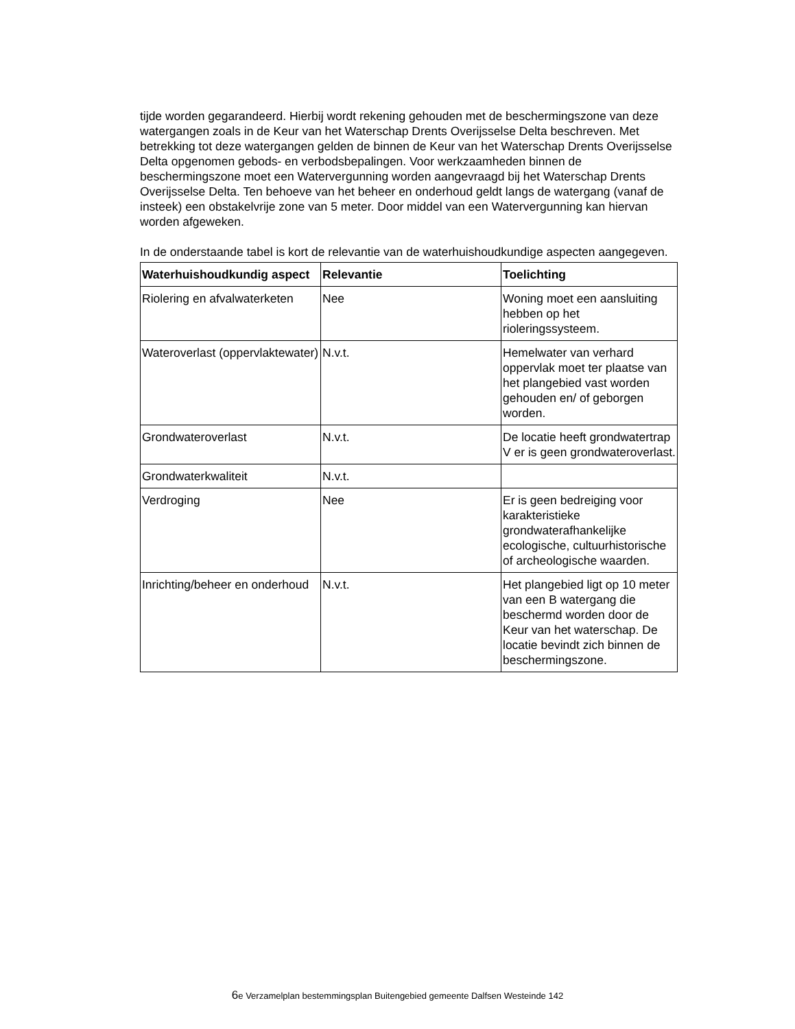tijde worden gegarandeerd. Hierbij wordt rekening gehouden met de beschermingszone van deze watergangen zoals in de Keur van het Waterschap Drents Overijsselse Delta beschreven. Met betrekking tot deze watergangen gelden de binnen de Keur van het Waterschap Drents Overijsselse Delta opgenomen gebods- en verbodsbepalingen. Voor werkzaamheden binnen de beschermingszone moet een Watervergunning worden aangevraagd bij het Waterschap Drents Overijsselse Delta. Ten behoeve van het beheer en onderhoud geldt langs de watergang (vanaf de insteek) een obstakelvrije zone van 5 meter. Door middel van een Watervergunning kan hiervan worden afgeweken.
In de onderstaande tabel is kort de relevantie van de waterhuishoudkundige aspecten aangegeven.
| Waterhuishoudkundig aspect | Relevantie | Toelichting |
| --- | --- | --- |
| Riolering en afvalwaterketen | Nee | Woning moet een aansluiting hebben op het rioleringssysteem. |
| Wateroverlast (oppervlaktewater) | N.v.t. | Hemelwater van verhard oppervlak moet ter plaatse van het plangebied vast worden gehouden en/ of geborgen worden. |
| Grondwateroverlast | N.v.t. | De locatie heeft grondwatertrap V er is geen grondwateroverlast. |
| Grondwaterkwaliteit | N.v.t. | |
| Verdroging | Nee | Er is geen bedreiging voor karakteristieke grondwaterafhankelijke ecologische, cultuurhistorische of archeologische waarden. |
| Inrichting/beheer en onderhoud | N.v.t. | Het plangebied ligt op 10 meter van een B watergang die beschermd worden door de Keur van het waterschap. De locatie bevindt zich binnen de beschermingszone. |
6e Verzamelplan bestemmingsplan Buitengebied gemeente Dalfsen Westeinde 142